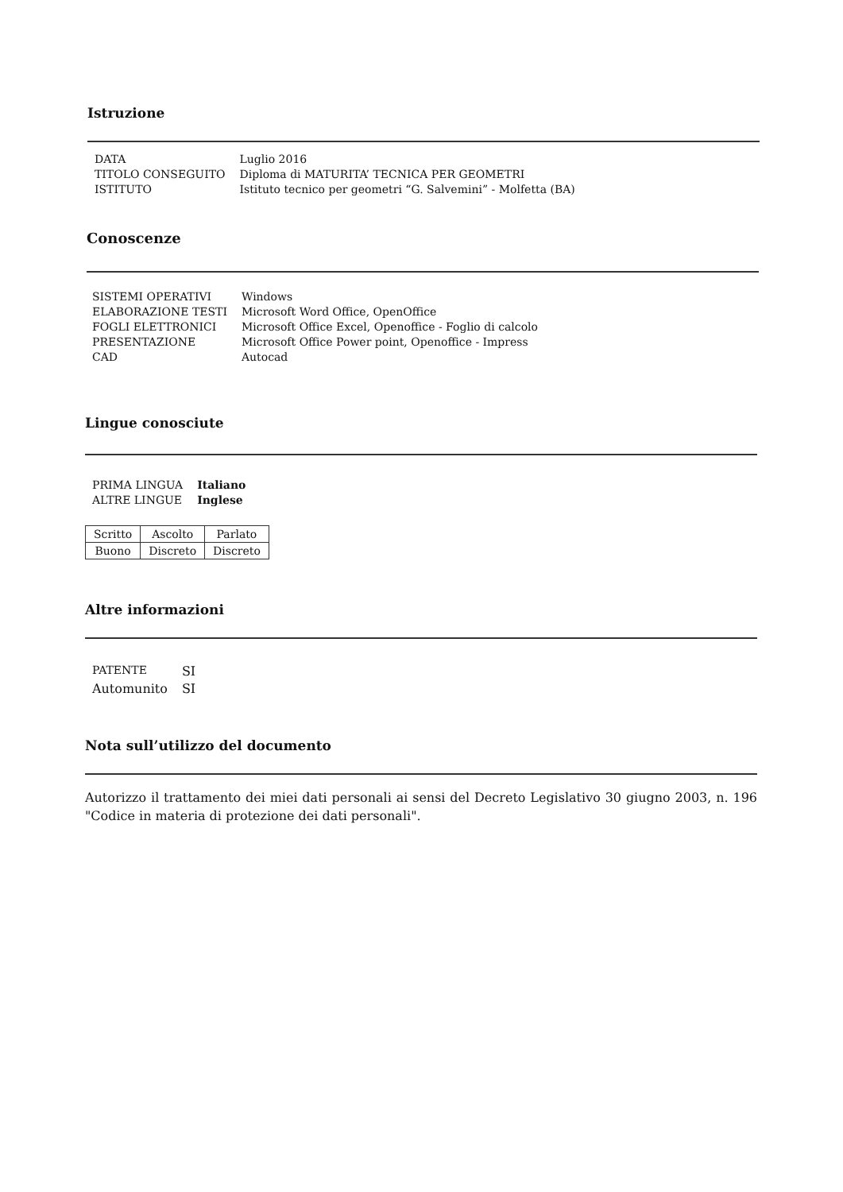Istruzione
| DATA | Luglio 2016 |
| TITOLO CONSEGUITO | Diploma di MATURITA’ TECNICA PER GEOMETRI |
| ISTITUTO | Istituto tecnico per geometri “G. Salvemini” - Molfetta (BA) |
Conoscenze
| SISTEMI OPERATIVI | Windows |
| ELABORAZIONE TESTI | Microsoft Word Office, OpenOffice |
| FOGLI ELETTRONICI | Microsoft Office Excel, Openoffice - Foglio di calcolo |
| PRESENTAZIONE | Microsoft Office Power point, Openoffice - Impress |
| CAD | Autocad |
Lingue conosciute
| PRIMA LINGUA | Italiano |
| ALTRE LINGUE | Inglese |
| Scritto | Ascolto | Parlato |
| Buono | Discreto | Discreto |
Altre informazioni
| PATENTE | SI |
| Automunito | SI |
Nota sull’utilizzo del documento
Autorizzo il trattamento dei miei dati personali ai sensi del Decreto Legislativo 30 giugno 2003, n. 196 "Codice in materia di protezione dei dati personali".